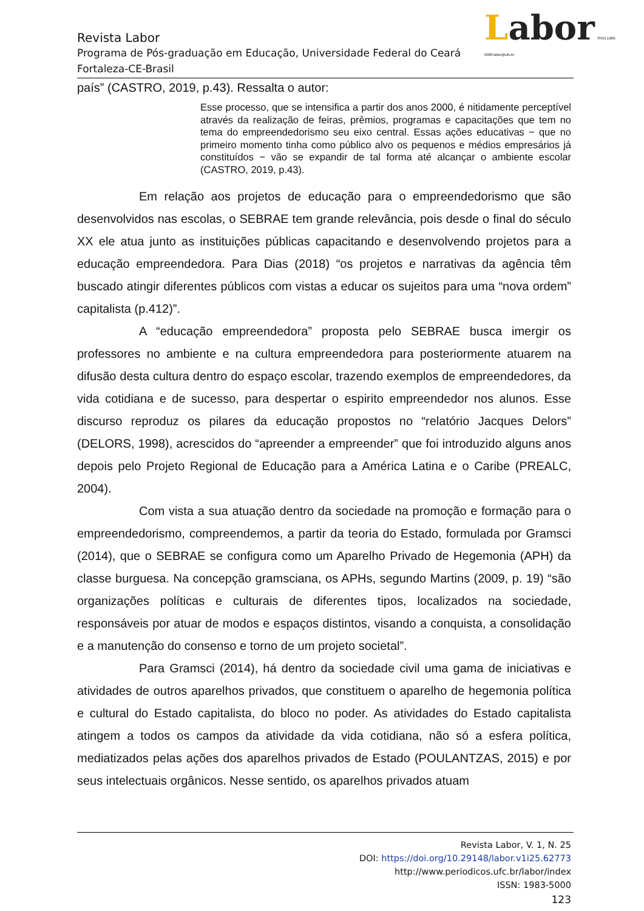Labor ISSN 1983-5000 labor@ufc.br
Revista Labor
Programa de Pós-graduação em Educação, Universidade Federal do Ceará
Fortaleza-CE-Brasil
país” (CASTRO, 2019, p.43). Ressalta o autor:
Esse processo, que se intensifica a partir dos anos 2000, é nitidamente perceptível através da realização de feiras, prêmios, programas e capacitações que tem no tema do empreendedorismo seu eixo central. Essas ações educativas − que no primeiro momento tinha como público alvo os pequenos e médios empresários já constituídos − vão se expandir de tal forma até alcançar o ambiente escolar (CASTRO, 2019, p.43).
Em relação aos projetos de educação para o empreendedorismo que são desenvolvidos nas escolas, o SEBRAE tem grande relevância, pois desde o final do século XX ele atua junto as instituições públicas capacitando e desenvolvendo projetos para a educação empreendedora. Para Dias (2018) “os projetos e narrativas da agência têm buscado atingir diferentes públicos com vistas a educar os sujeitos para uma “nova ordem” capitalista (p.412)”.
A “educação empreendedora” proposta pelo SEBRAE busca imergir os professores no ambiente e na cultura empreendedora para posteriormente atuarem na difusão desta cultura dentro do espaço escolar, trazendo exemplos de empreendedores, da vida cotidiana e de sucesso, para despertar o espirito empreendedor nos alunos. Esse discurso reproduz os pilares da educação propostos no “relatório Jacques Delors” (DELORS, 1998), acrescidos do “apreender a empreender” que foi introduzido alguns anos depois pelo Projeto Regional de Educação para a América Latina e o Caribe (PREALC, 2004).
Com vista a sua atuação dentro da sociedade na promoção e formação para o empreendedorismo, compreendemos, a partir da teoria do Estado, formulada por Gramsci (2014), que o SEBRAE se configura como um Aparelho Privado de Hegemonia (APH) da classe burguesa. Na concepção gramsciana, os APHs, segundo Martins (2009, p. 19) “são organizações políticas e culturais de diferentes tipos, localizados na sociedade, responsáveis por atuar de modos e espaços distintos, visando a conquista, a consolidação e a manutenção do consenso e torno de um projeto societal”.
Para Gramsci (2014), há dentro da sociedade civil uma gama de iniciativas e atividades de outros aparelhos privados, que constituem o aparelho de hegemonia política e cultural do Estado capitalista, do bloco no poder. As atividades do Estado capitalista atingem a todos os campos da atividade da vida cotidiana, não só a esfera política, mediatizados pelas ações dos aparelhos privados de Estado (POULANTZAS, 2015) e por seus intelectuais orgânicos. Nesse sentido, os aparelhos privados atuam
Revista Labor, V. 1, N. 25
DOI: https://doi.org/10.29148/labor.v1i25.62773
http://www.periodicos.ufc.br/labor/index
ISSN: 1983-5000
123